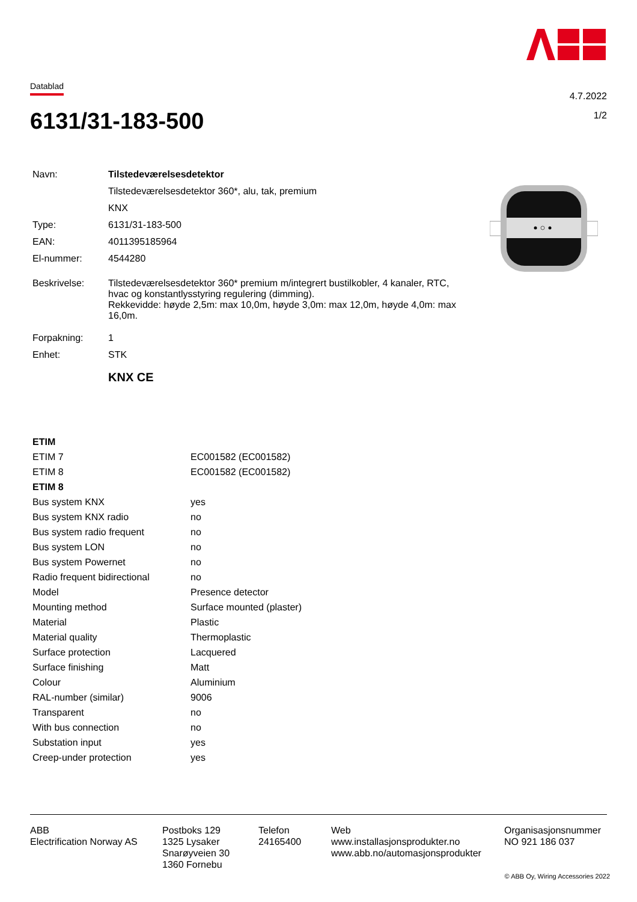Datablad
4.7.2022
1/2
6131/31-183-500
| Navn: | Tilstedeværelsesdetektor |
| | Tilstedeværelsesdetektor 360*, alu, tak, premium |
| | KNX |
| Type: | 6131/31-183-500 |
| EAN: | 4011395185964 |
| El-nummer: | 4544280 |
| Beskrivelse: | Tilstedeværelsesdetektor 360* premium m/integrert bustilkobler, 4 kanaler, RTC, hvac og konstantlysstyring regulering (dimming). Rekkevidde: høyde 2,5m: max 10,0m, høyde 3,0m: max 12,0m, høyde 4,0m: max 16,0m. |
| Forpakning: | 1 |
| Enhet: | STK |
| | KNX CE |
| ETIM | |
| ETIM 7 | EC001582 (EC001582) |
| ETIM 8 | EC001582 (EC001582) |
| ETIM 8 | |
| Bus system KNX | yes |
| Bus system KNX radio | no |
| Bus system radio frequent | no |
| Bus system LON | no |
| Bus system Powernet | no |
| Radio frequent bidirectional | no |
| Model | Presence detector |
| Mounting method | Surface mounted (plaster) |
| Material | Plastic |
| Material quality | Thermoplastic |
| Surface protection | Lacquered |
| Surface finishing | Matt |
| Colour | Aluminium |
| RAL-number (similar) | 9006 |
| Transparent | no |
| With bus connection | no |
| Substation input | yes |
| Creep-under protection | yes |
ABB
Electrification Norway AS
Postboks 129
1325 Lysaker
Snarøyveien 30
1360 Fornebu
Telefon
24165400
Web
www.installasjonsprodukter.no
www.abb.no/automasjonsprodukter
Organisasjonsnummer
NO 921 186 037
© ABB Oy, Wiring Accessories 2022